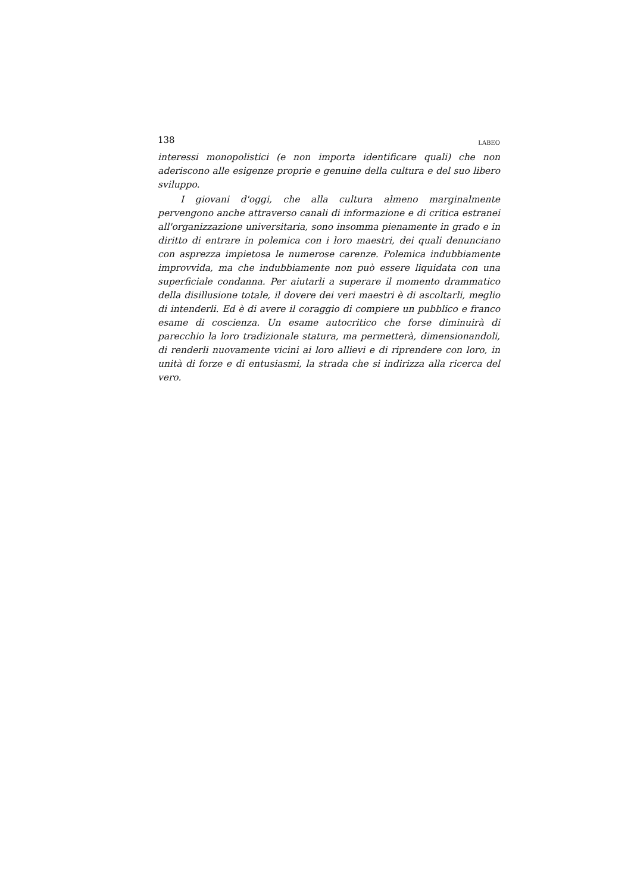138 LABEO
interessi monopolistici (e non importa identificare quali) che non aderiscono alle esigenze proprie e genuine della cultura e del suo libero sviluppo.
I giovani d'oggi, che alla cultura almeno marginalmente pervengono anche attraverso canali di informazione e di critica estranei all'organizzazione universitaria, sono insomma pienamente in grado e in diritto di entrare in polemica con i loro maestri, dei quali denunciano con asprezza impietosa le numerose carenze. Polemica indubbiamente improvvida, ma che indubbiamente non può essere liquidata con una superficiale condanna. Per aiutarli a superare il momento drammatico della disillusione totale, il dovere dei veri maestri è di ascoltarli, meglio di intenderli. Ed è di avere il coraggio di compiere un pubblico e franco esame di coscienza. Un esame autocritico che forse diminuirà di parecchio la loro tradizionale statura, ma permetterà, dimensionandoli, di renderli nuovamente vicini ai loro allievi e di riprendere con loro, in unità di forze e di entusiasmi, la strada che si indirizza alla ricerca del vero.